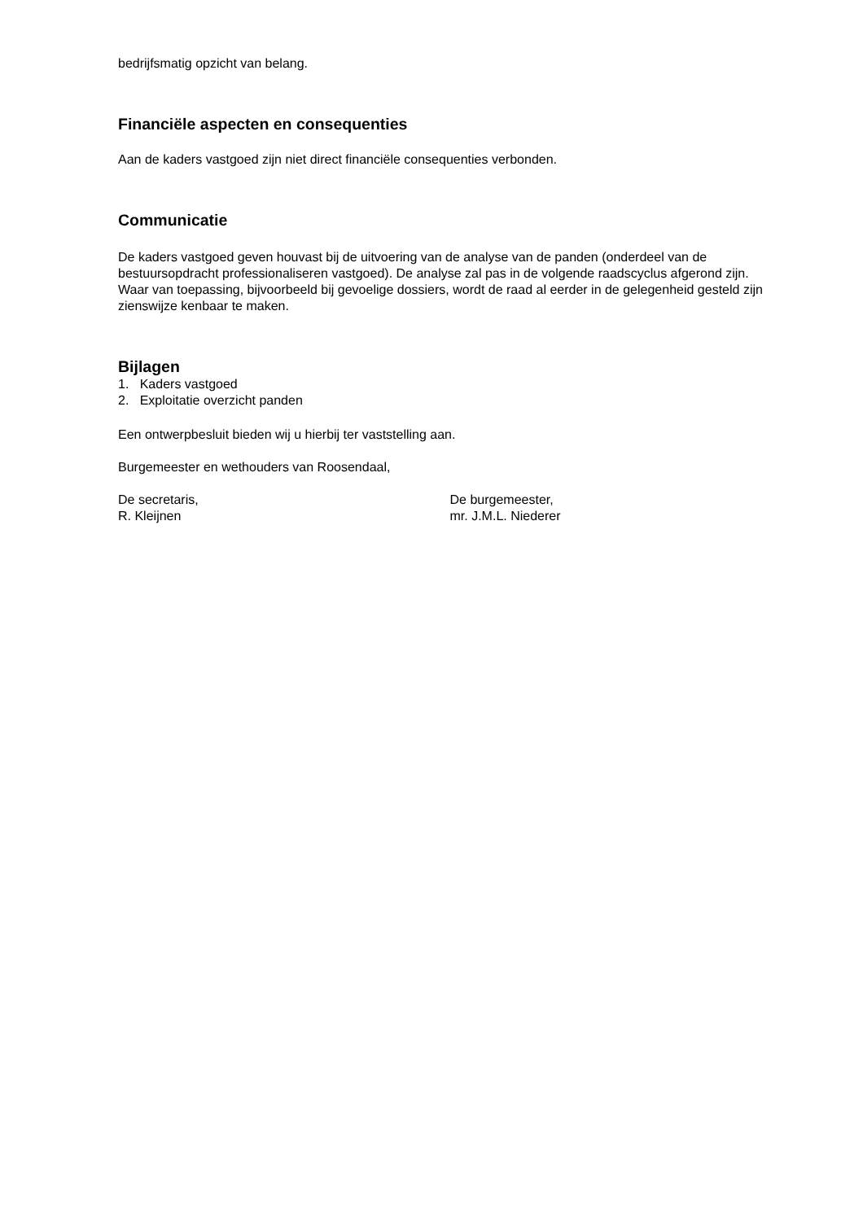bedrijfsmatig opzicht van belang.
Financiële aspecten en consequenties
Aan de kaders vastgoed zijn niet direct financiële consequenties verbonden.
Communicatie
De kaders vastgoed geven houvast bij de uitvoering van de analyse van de panden (onderdeel van de bestuursopdracht professionaliseren vastgoed). De analyse zal pas in de volgende raadscyclus afgerond zijn. Waar van toepassing, bijvoorbeeld bij gevoelige dossiers, wordt de raad al eerder in de gelegenheid gesteld zijn zienswijze kenbaar te maken.
Bijlagen
1. Kaders vastgoed
2. Exploitatie overzicht panden
Een ontwerpbesluit bieden wij u hierbij ter vaststelling aan.
Burgemeester en wethouders van Roosendaal,
De secretaris,
R. Kleijnen
De burgemeester,
mr. J.M.L. Niederer